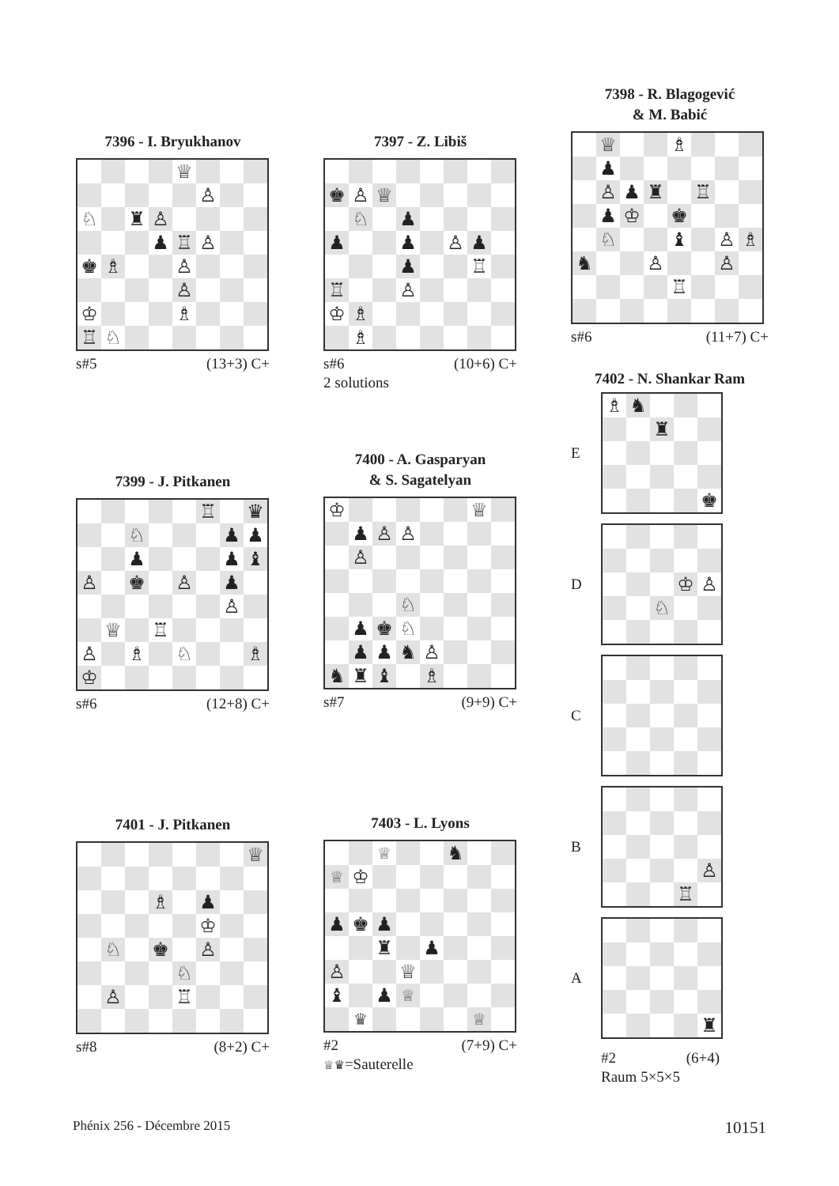7396 - I. Bryukhanov
♕ ♙ ♘ ♜ ♙ ♟ ♖ ♙ ♚ ♗ ♙ ♙ ♔ ♗ ♖ ♘
s#5 (13+3) C+
7399 - J. Pitkanen
♖ ♛ ♘ ♟ ♟ ♟ ♟ ♝ ♙ ♚ ♙ ♟ ♙ ♕ ♖ ♙ ♗ ♘ ♗ ♔
s#6 (12+8) C+
7401 - J. Pitkanen
♕ ♗ ♟ ♔ ♘ ♚ ♙ ♘ ♙ ♖
s#8 (8+2) C+
7397 - Z. Libiš
♚ ♙ ♕ ♘ ♟ ♟ ♟ ♙ ♟ ♟ ♖ ♖ ♙ ♔ ♗ ♗
s#6 (10+6) C+
2 solutions
7400 - A. Gasparyan
& S. Sagatelyan
♔ ♕ ♟ ♙ ♙ ♙ ♘ ♟ ♚ ♘ ♟ ♟ ♞ ♙ ♞ ♜ ♝ ♗
s#7 (9+9) C+
7403 - L. Lyons
♕ ♞ ♕ ♔ ♟ ♚ ♟ ♜ ♟ ♙ ♕ ♝ ♟ ♕ ♛ ♕
#2 (7+9) C+
♕♛=Sauterelle
7398 - R. Blagogević
& M. Babić
♕ ♗ ♟ ♙ ♟ ♜ ♖ ♟ ♔ ♚ ♘ ♝ ♙ ♗ ♞ ♙ ♙ ♖
s#6 (11+7) C+
7402 - N. Shankar Ram
E
♗ ♞ ♜ ♚
D
♔ ♙ ♘
C
B
♙ ♖
A
♜
#2 (6+4)
Raum 5×5×5
Phénix 256 - Décembre 2015 10151